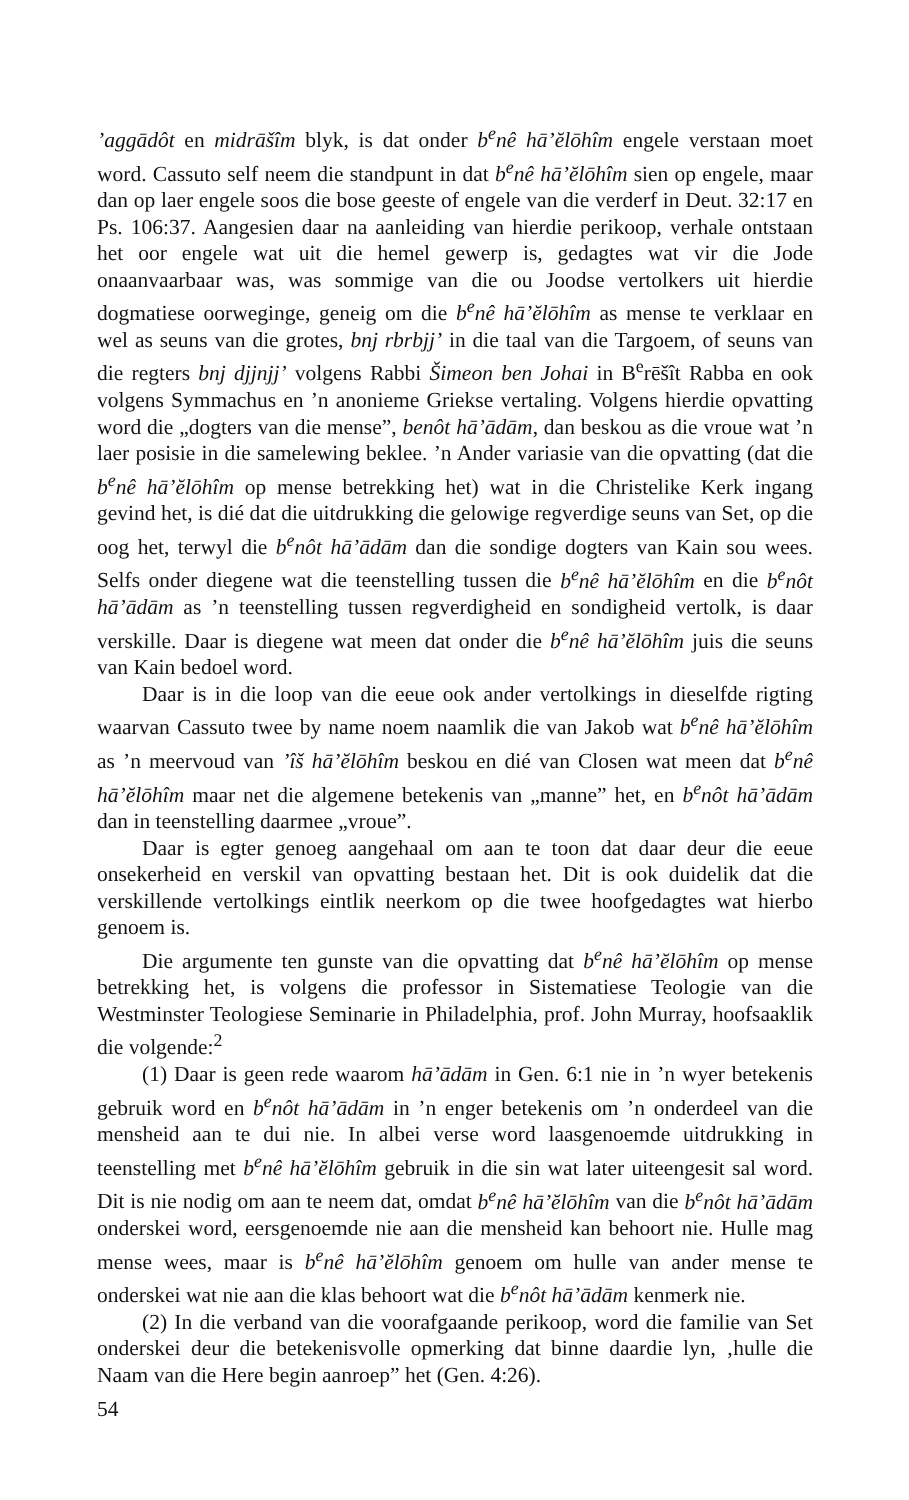’aggādôt en midrāšîm blyk, is dat onder b<sup>e</sup>nê hā’ĕlōhîm engele verstaan moet word. Cassuto self neem die standpunt in dat b<sup>e</sup>nê hā’ĕlōhîm sien op engele, maar dan op laer engele soos die bose geeste of engele van die verderf in Deut. 32:17 en Ps. 106:37. Aangesien daar na aanleiding van hierdie perikoop, verhale ontstaan het oor engele wat uit die hemel gewerp is, gedagtes wat vir die Jode onaanvaarbaar was, was sommige van die ou Joodse vertolkers uit hierdie dogmatiese oorweginge, geneig om die b<sup>e</sup>nê hā’ĕlōhîm as mense te verklaar en wel as seuns van die grotes, bnj rbrbjj’ in die taal van die Targoem, of seuns van die regters bnj djjnjj’ volgens Rabbi Šimeon ben Johai in B<sup>e</sup>rēšît Rabba en ook volgens Symmachus en ’n anonieme Griekse vertaling. Volgens hierdie opvatting word die „dogters van die mense”, benôt hā’ādām, dan beskou as die vroue wat ’n laer posisie in die samelewing beklee. ’n Ander variasie van die opvatting (dat die b<sup>e</sup>nê hā’ĕlōhîm op mense betrekking het) wat in die Christelike Kerk ingang gevind het, is dié dat die uitdrukking die gelowige regverdige seuns van Set, op die oog het, terwyl die b<sup>e</sup>nôt hā’ādām dan die sondige dogters van Kain sou wees. Selfs onder diegene wat die teenstelling tussen die b<sup>e</sup>nê hā’ĕlōhîm en die b<sup>e</sup>nôt hā’ādām as ’n teenstelling tussen regverdigheid en sondigheid vertolk, is daar verskille. Daar is diegene wat meen dat onder die b<sup>e</sup>nê hā’ĕlōhîm juis die seuns van Kain bedoel word.
Daar is in die loop van die eeue ook ander vertolkings in dieselfde rigting waarvan Cassuto twee by name noem naamlik die van Jakob wat b<sup>e</sup>nê hā’ĕlōhîm as ’n meervoud van ’îš hā’ĕlōhîm beskou en dié van Closen wat meen dat b<sup>e</sup>nê hā’ĕlōhîm maar net die algemene betekenis van „manne” het, en b<sup>e</sup>nôt hā’ādām dan in teenstelling daarmee „vroue”.
Daar is egter genoeg aangehaal om aan te toon dat daar deur die eeue onsekerheid en verskil van opvatting bestaan het. Dit is ook duidelik dat die verskillende vertolkings eintlik neerkom op die twee hoofgedagtes wat hierbo genoem is.
Die argumente ten gunste van die opvatting dat b<sup>e</sup>nê hā’ĕlōhîm op mense betrekking het, is volgens die professor in Sistematiese Teologie van die Westminster Teologiese Seminarie in Philadelphia, prof. John Murray, hoofsaaklik die volgende:<sup>2</sup>
(1) Daar is geen rede waarom hā’ādām in Gen. 6:1 nie in ’n wyer betekenis gebruik word en b<sup>e</sup>nôt hā’ādām in ’n enger betekenis om ’n onderdeel van die mensheid aan te dui nie. In albei verse word laasgenoemde uitdrukking in teenstelling met b<sup>e</sup>nê hā’ĕlōhîm gebruik in die sin wat later uiteengesit sal word. Dit is nie nodig om aan te neem dat, omdat b<sup>e</sup>nê hā’ĕlōhîm van die b<sup>e</sup>nôt hā’ādām onderskei word, eersgenoemde nie aan die mensheid kan behoort nie. Hulle mag mense wees, maar is b<sup>e</sup>nê hā’ĕlōhîm genoem om hulle van ander mense te onderskei wat nie aan die klas behoort wat die b<sup>e</sup>nôt hā’ādām kenmerk nie.
(2) In die verband van die voorafgaande perikoop, word die familie van Set onderskei deur die betekenisvolle opmerking dat binne daardie lyn, ‚hulle die Naam van die Here begin aanroep” het (Gen. 4:26).
54